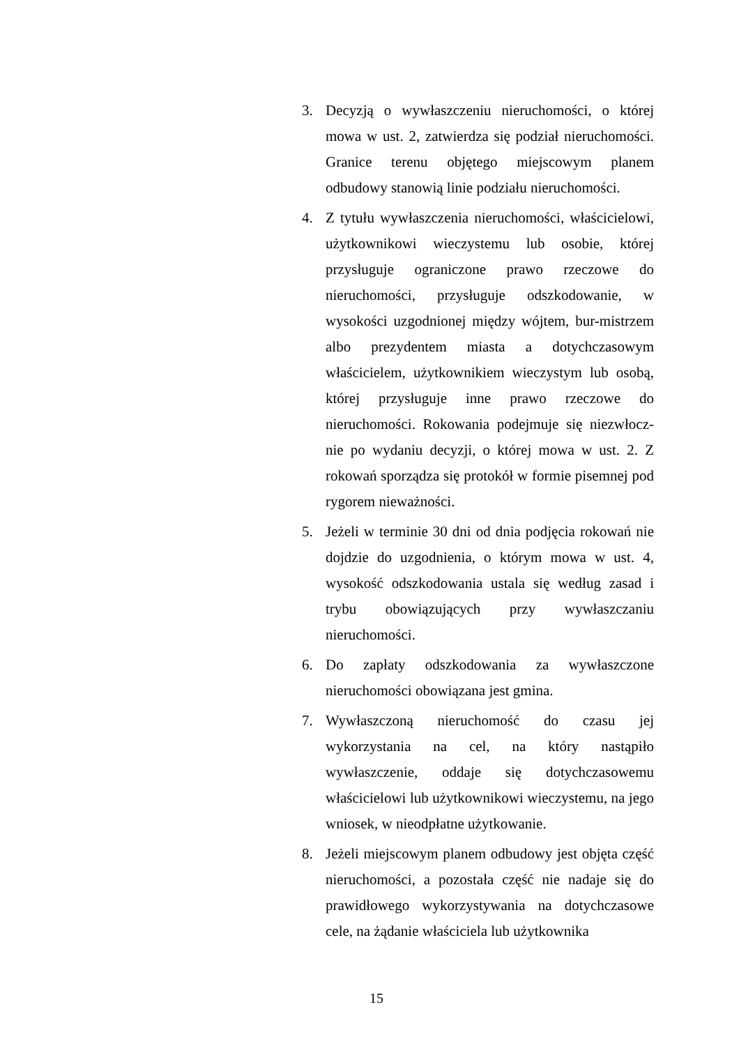3. Decyzją o wywłaszczeniu nieruchomości, o której mowa w ust. 2, zatwierdza się podział nieruchomości. Granice terenu objętego miejscowym planem odbudowy stanowią linie podziału nieruchomości.
4. Z tytułu wywłaszczenia nieruchomości, właścicielowi, użytkownikowi wieczystemu lub osobie, której przysługuje ograniczone prawo rzeczowe do nieruchomości, przysługuje odszkodowanie, w wysokości uzgodnionej między wójtem, bur-mistrzem albo prezydentem miasta a dotychczasowym właścicielem, użytkownikiem wieczystym lub osobą, której przysługuje inne prawo rzeczowe do nieruchomości. Rokowania podejmuje się niezwłocz-nie po wydaniu decyzji, o której mowa w ust. 2. Z rokowań sporządza się protokół w formie pisemnej pod rygorem nieważności.
5. Jeżeli w terminie 30 dni od dnia podjęcia rokowań nie dojdzie do uzgodnienia, o którym mowa w ust. 4, wysokość odszkodowania ustala się według zasad i trybu obowiązujących przy wywłaszczaniu nieruchomości.
6. Do zapłaty odszkodowania za wywłaszczone nieruchomości obowiązana jest gmina.
7. Wywłaszczoną nieruchomość do czasu jej wykorzystania na cel, na który nastąpiło wywłaszczenie, oddaje się dotychczasowemu właścicielowi lub użytkownikowi wieczystemu, na jego wniosek, w nieodpłatne użytkowanie.
8. Jeżeli miejscowym planem odbudowy jest objęta część nieruchomości, a pozostała część nie nadaje się do prawidłowego wykorzystywania na dotychczasowe cele, na żądanie właściciela lub użytkownika
15